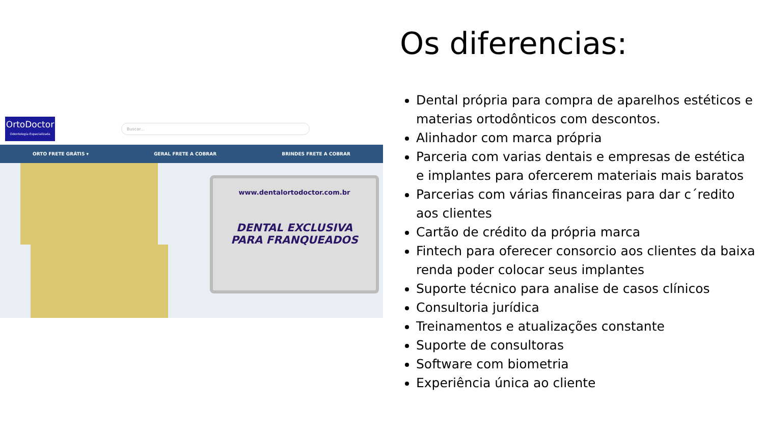OrtoDoctor
Odontologia Especializada
Buscar...
ORTO FRETE GRÁTIS ▾ GERAL FRETE A COBRAR BRINDES FRETE A COBRAR
www.dentalortodoctor.com.br
DENTAL EXCLUSIVA
PARA FRANQUEADOS
Os diferencias:
Dental própria para compra de aparelhos estéticos e materias ortodônticos com descontos.
Alinhador com marca própria
Parceria com varias dentais e empresas de estética e implantes para ofercerem materiais mais baratos
Parcerias com várias financeiras para dar c´redito aos clientes
Cartão de crédito da própria marca
Fintech para oferecer consorcio aos clientes da baixa renda poder colocar seus implantes
Suporte técnico para analise de casos clínicos
Consultoria jurídica
Treinamentos e atualizações constante
Suporte de consultoras
Software com biometria
Experiência única ao cliente